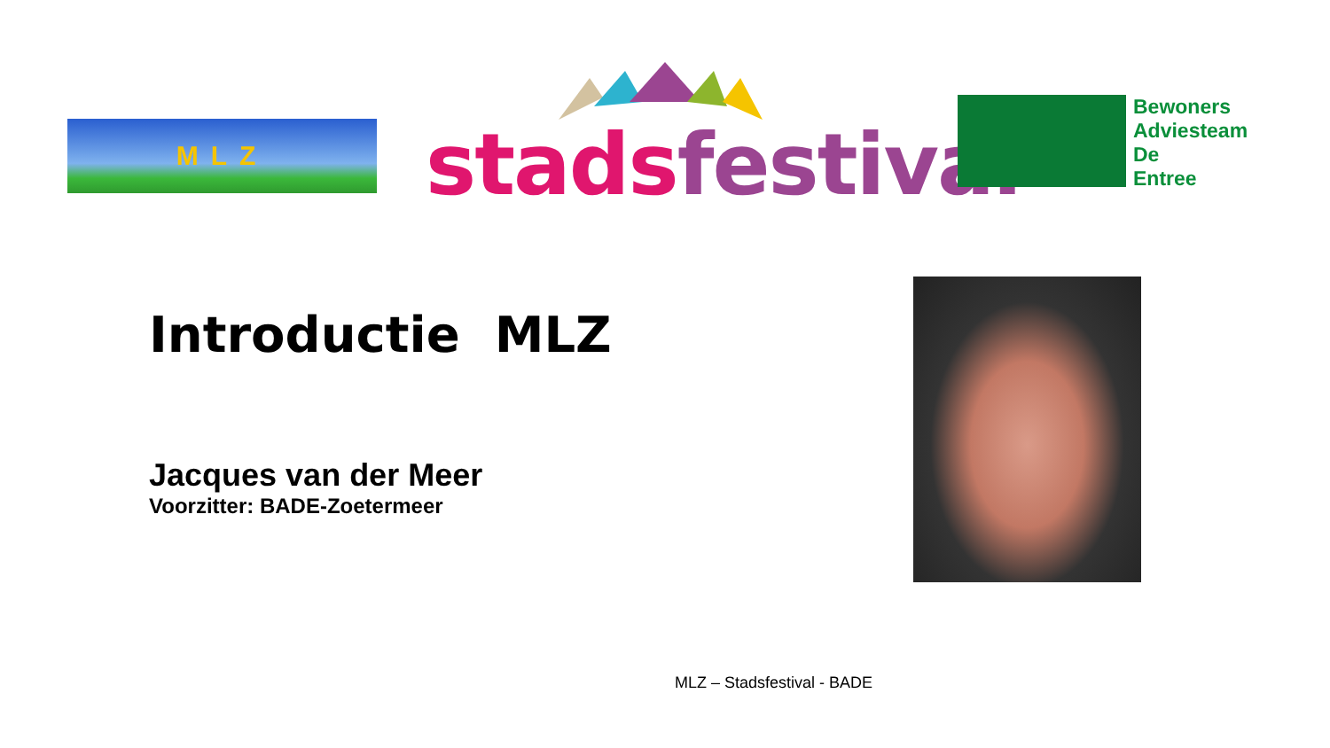MLZ stads festival
Bewoners
Adviesteam
De
Entree
Introductie MLZ
Jacques van der Meer
Voorzitter: BADE-Zoetermeer
MLZ – Stadsfestival - BADE